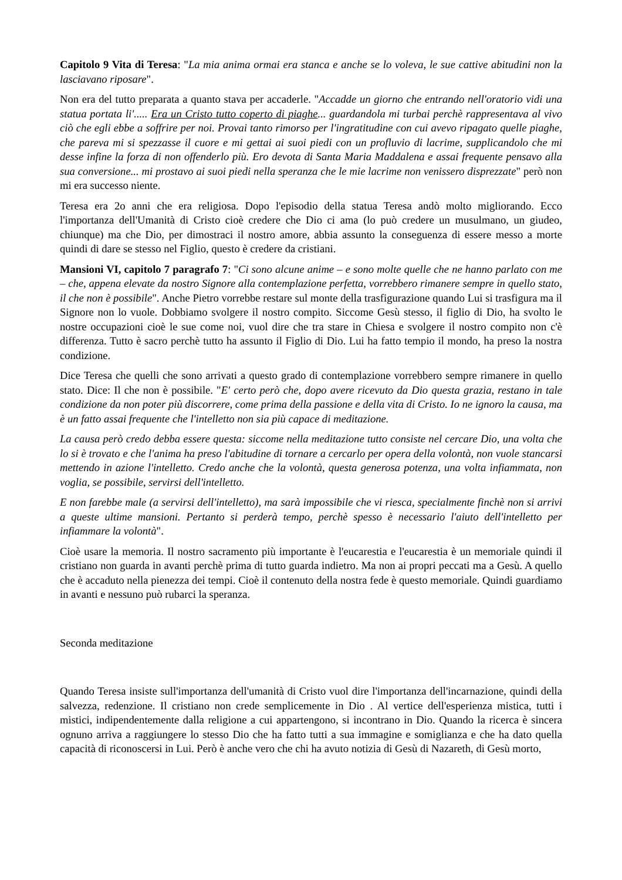Capitolo 9 Vita di Teresa: "La mia anima ormai era stanca e anche se lo voleva, le sue cattive abitudini non la lasciavano riposare".
Non era del tutto preparata a quanto stava per accaderle. "Accadde un giorno che entrando nell'oratorio vidi una statua portata li'..... Era un Cristo tutto coperto di piaghe... guardandola mi turbai perchè rappresentava al vivo ciò che egli ebbe a soffrire per noi. Provai tanto rimorso per l'ingratitudine con cui avevo ripagato quelle piaghe, che pareva mi si spezzasse il cuore e mi gettai ai suoi piedi con un profluvio di lacrime, supplicandolo che mi desse infine la forza di non offenderlo più. Ero devota di Santa Maria Maddalena e assai frequente pensavo alla sua conversione... mi prostavo ai suoi piedi nella speranza che le mie lacrime non venissero disprezzate" però non mi era successo niente.
Teresa era 2o anni che era religiosa. Dopo l'episodio della statua Teresa andò molto migliorando. Ecco l'importanza dell'Umanità di Cristo cioè credere che Dio ci ama (lo può credere un musulmano, un giudeo, chiunque) ma che Dio, per dimostraci il nostro amore, abbia assunto la conseguenza di essere messo a morte quindi di dare se stesso nel Figlio, questo è credere da cristiani.
Mansioni VI, capitolo 7 paragrafo 7: "Ci sono alcune anime – e sono molte quelle che ne hanno parlato con me – che, appena elevate da nostro Signore alla contemplazione perfetta, vorrebbero rimanere sempre in quello stato, il che non è possibile". Anche Pietro vorrebbe restare sul monte della trasfigurazione quando Lui si trasfigura ma il Signore non lo vuole. Dobbiamo svolgere il nostro compito. Siccome Gesù stesso, il figlio di Dio, ha svolto le nostre occupazioni cioè le sue come noi, vuol dire che tra stare in Chiesa e svolgere il nostro compito non c'è differenza. Tutto è sacro perchè tutto ha assunto il Figlio di Dio. Lui ha fatto tempio il mondo, ha preso la nostra condizione.
Dice Teresa che quelli che sono arrivati a questo grado di contemplazione vorrebbero sempre rimanere in quello stato. Dice: Il che non è possibile. "E' certo però che, dopo avere ricevuto da Dio questa grazia, restano in tale condizione da non poter più discorrere, come prima della passione e della vita di Cristo. Io ne ignoro la causa, ma è un fatto assai frequente che l'intelletto non sia più capace di meditazione.
La causa però credo debba essere questa: siccome nella meditazione tutto consiste nel cercare Dio, una volta che lo si è trovato e che l'anima ha preso l'abitudine di tornare a cercarlo per opera della volontà, non vuole stancarsi mettendo in azione l'intelletto. Credo anche che la volontà, questa generosa potenza, una volta infiammata, non voglia, se possibile, servirsi dell'intelletto.
E non farebbe male (a servirsi dell'intelletto), ma sarà impossibile che vi riesca, specialmente finchè non si arrivi a queste ultime mansioni. Pertanto si perderà tempo, perchè spesso è necessario l'aiuto dell'intelletto per infiammare la volontà".
Cioè usare la memoria. Il nostro sacramento più importante è l'eucarestia e l'eucarestia è un memoriale quindi il cristiano non guarda in avanti perchè prima di tutto guarda indietro. Ma non ai propri peccati ma a Gesù. A quello che è accaduto nella pienezza dei tempi. Cioè il contenuto della nostra fede è questo memoriale. Quindi guardiamo in avanti e nessuno può rubarci la speranza.
Seconda meditazione
Quando Teresa insiste sull'importanza dell'umanità di Cristo vuol dire l'importanza dell'incarnazione, quindi della salvezza, redenzione. Il cristiano non crede semplicemente in Dio . Al vertice dell'esperienza mistica, tutti i mistici, indipendentemente dalla religione a cui appartengono, si incontrano in Dio. Quando la ricerca è sincera ognuno arriva a raggiungere lo stesso Dio che ha fatto tutti a sua immagine e somiglianza e che ha dato quella capacità di riconoscersi in Lui. Però è anche vero che chi ha avuto notizia di Gesù di Nazareth, di Gesù morto,